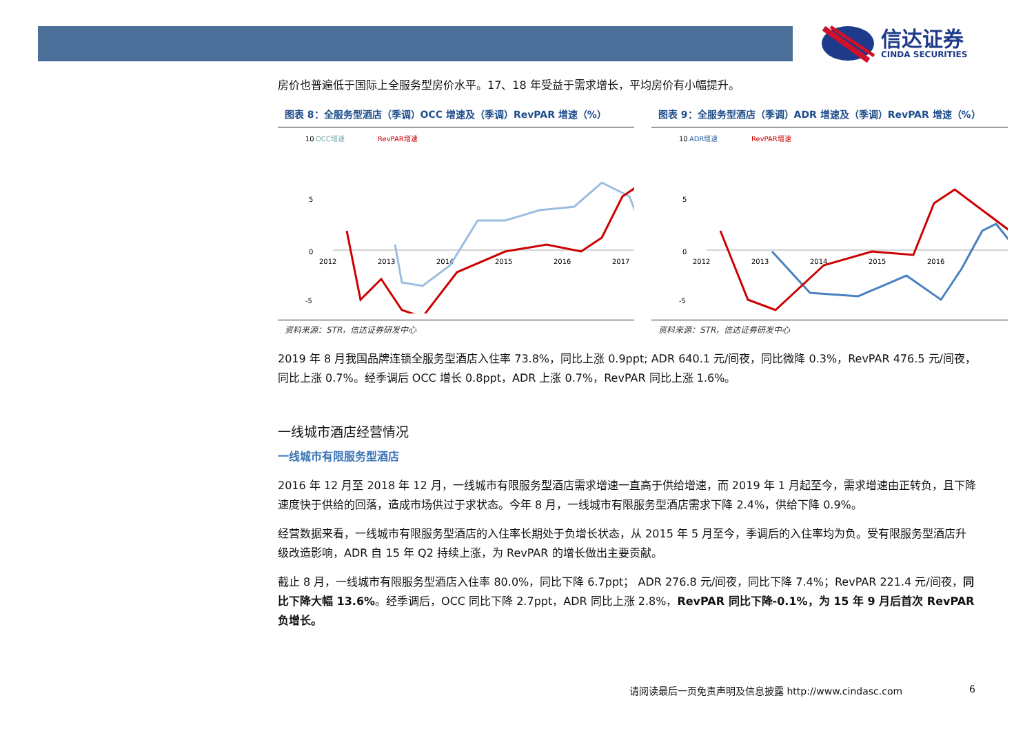信达证券
CINDA SECURITIES
房价也普遍低于国际上全服务型房价水平。17、18 年受益于需求增长，平均房价有小幅提升。
图表 8：全服务型酒店（季调）OCC 增速及（季调）RevPAR 增速（%）
10
5
0
-5
OCC增速
RevPAR增速
2012
2013
2014
2015
2016
2017
资料来源：STR，信达证券研发中心
图表 9：全服务型酒店（季调）ADR 增速及（季调）RevPAR 增速（%）
10
5
0
-5
ADR增速
RevPAR增速
2012
2013
2014
2015
2016
资料来源：STR，信达证券研发中心
2019 年 8 月我国品牌连锁全服务型酒店入住率 73.8%，同比上涨 0.9ppt; ADR 640.1 元/间夜，同比微降 0.3%，RevPAR 476.5 元/间夜，同比上涨 0.7%。经季调后 OCC 增长 0.8ppt，ADR 上涨 0.7%，RevPAR 同比上涨 1.6%。
一线城市酒店经营情况
一线城市有限服务型酒店
2016 年 12 月至 2018 年 12 月，一线城市有限服务型酒店需求增速一直高于供给增速，而 2019 年 1 月起至今，需求增速由正转负，且下降速度快于供给的回落，造成市场供过于求状态。今年 8 月，一线城市有限服务型酒店需求下降 2.4%，供给下降 0.9%。
经营数据来看，一线城市有限服务型酒店的入住率长期处于负增长状态，从 2015 年 5 月至今，季调后的入住率均为负。受有限服务型酒店升级改造影响，ADR 自 15 年 Q2 持续上涨，为 RevPAR 的增长做出主要贡献。
截止 8 月，一线城市有限服务型酒店入住率 80.0%，同比下降 6.7ppt； ADR 276.8 元/间夜，同比下降 7.4%；RevPAR 221.4 元/间夜，同比下降大幅 13.6%。经季调后，OCC 同比下降 2.7ppt，ADR 同比上涨 2.8%，RevPAR 同比下降-0.1%，为 15 年 9 月后首次 RevPAR 负增长。
请阅读最后一页免责声明及信息披露 http://www.cindasc.com
6